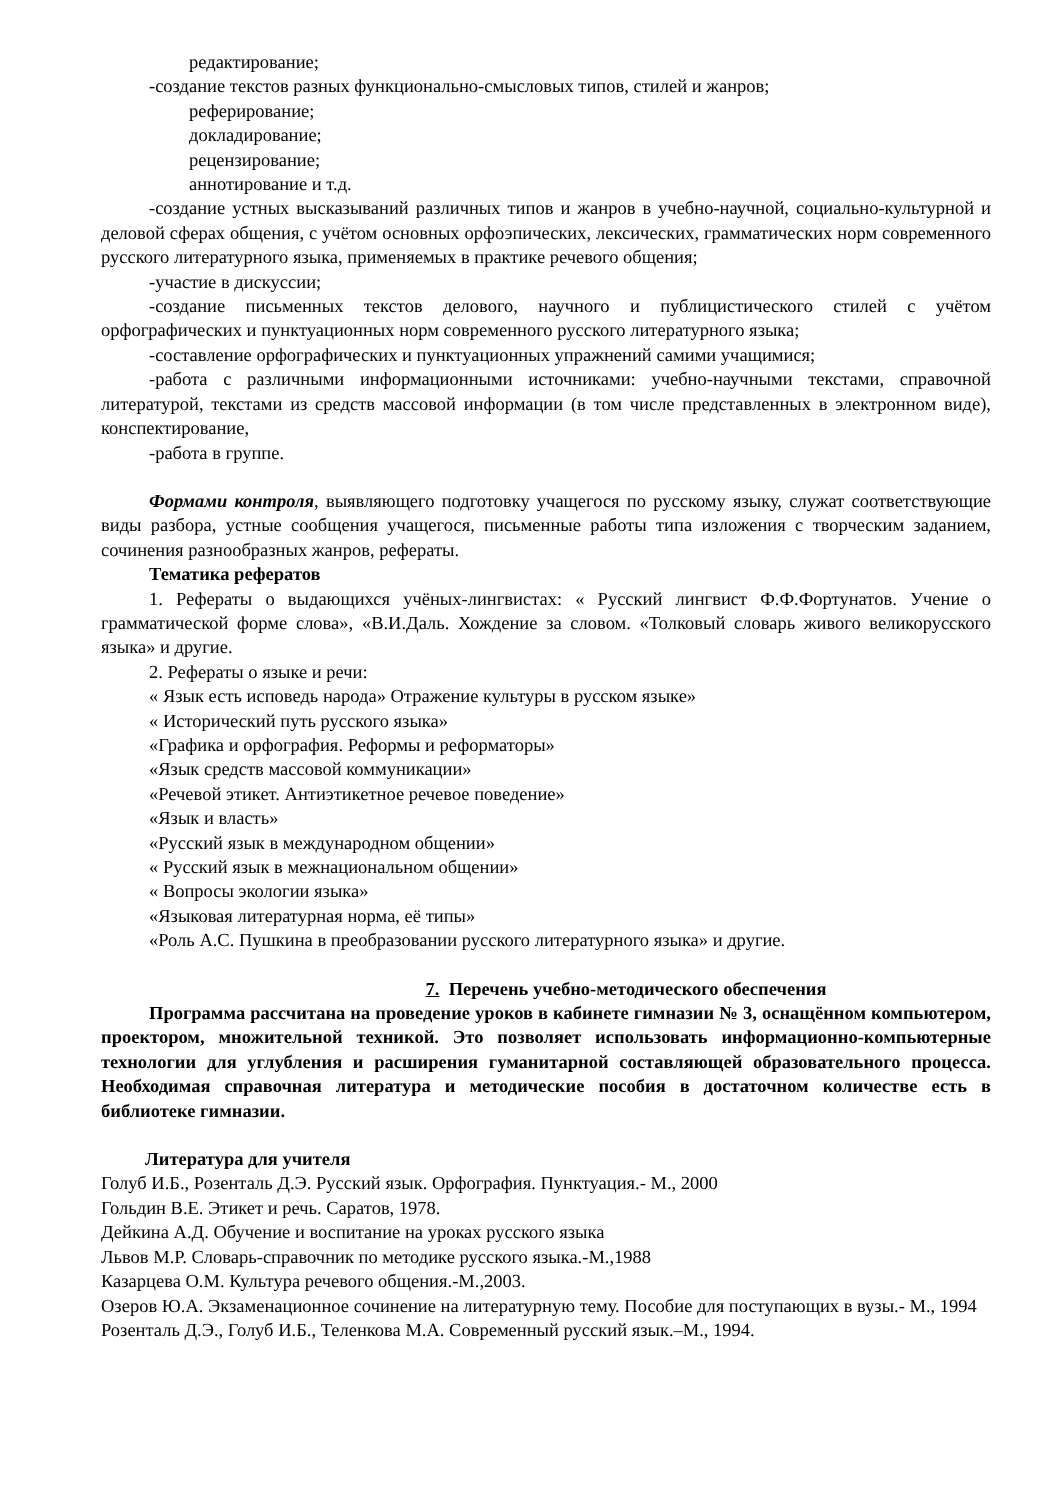редактирование;
-создание текстов разных функционально-смысловых типов, стилей и жанров;
реферирование;
докладирование;
рецензирование;
аннотирование и т.д.
-создание устных высказываний различных типов и жанров в учебно-научной, социально-культурной и деловой сферах общения, с учётом основных орфоэпических, лексических, грамматических норм современного русского литературного языка, применяемых в практике речевого общения;
-участие в дискуссии;
-создание письменных текстов делового, научного и публицистического стилей с учётом орфографических и пунктуационных норм современного русского литературного языка;
-составление орфографических и пунктуационных упражнений самими учащимися;
-работа с различными информационными источниками: учебно-научными текстами, справочной литературой, текстами из средств массовой информации (в том числе представленных в электронном виде), конспектирование,
-работа в группе.
Формами контроля, выявляющего подготовку учащегося по русскому языку, служат соответствующие виды разбора, устные сообщения учащегося, письменные работы типа изложения с творческим заданием, сочинения разнообразных жанров, рефераты.
Тематика рефератов
1. Рефераты о выдающихся учёных-лингвистах: « Русский лингвист Ф.Ф.Фортунатов. Учение о грамматической форме слова», «В.И.Даль. Хождение за словом. «Толковый словарь живого великорусского языка» и другие.
2. Рефераты о языке и речи:
« Язык есть исповедь народа» Отражение культуры в русском языке»
« Исторический путь русского языка»
«Графика и орфография. Реформы и реформаторы»
«Язык средств массовой коммуникации»
«Речевой этикет. Антиэтикетное речевое поведение»
«Язык и власть»
«Русский язык в международном общении»
« Русский язык в межнациональном общении»
« Вопросы экологии языка»
«Языковая литературная норма, её типы»
«Роль А.С. Пушкина в преобразовании русского литературного языка» и другие.
7. Перечень учебно-методического обеспечения
Программа рассчитана на проведение уроков в кабинете гимназии № 3, оснащённом компьютером, проектором, множительной техникой. Это позволяет использовать информационно-компьютерные технологии для углубления и расширения гуманитарной составляющей образовательного процесса. Необходимая справочная литература и методические пособия в достаточном количестве есть в библиотеке гимназии.
Литература для учителя
Голуб И.Б., Розенталь Д.Э. Русский язык. Орфография. Пунктуация.- М., 2000
Гольдин В.Е. Этикет и речь. Саратов, 1978.
Дейкина А.Д. Обучение и воспитание на уроках русского языка
Львов М.Р. Словарь-справочник по методике русского языка.-М.,1988
Казарцева О.М. Культура речевого общения.-М.,2003.
Озеров Ю.А. Экзаменационное сочинение на литературную тему. Пособие для поступающих в вузы.- М., 1994
Розенталь Д.Э., Голуб И.Б., Теленкова М.А. Современный русский язык.–М., 1994.